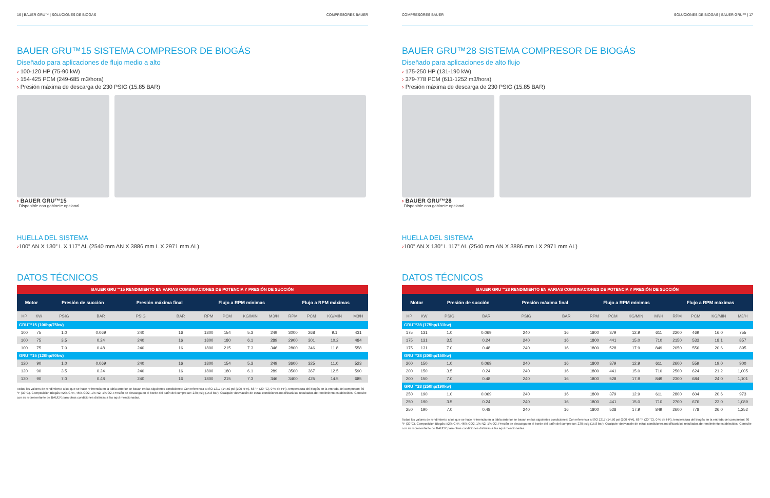16 | BAUER GRU™ | SOLUCIONES DE BIOGÁS COMPRESORES BAUER
BAUER GRU™15 SISTEMA COMPRESOR DE BIOGÁS
Diseñado para aplicaciones de flujo medio a alto
› 100-120 HP (75-90 kW)
› 154-425 PCM (249-685 m3/hora)
› Presión máxima de descarga de 230 PSIG (15.85 BAR)
› BAUER GRU™15
Disponible con gabinete opcional
HUELLA DEL SISTEMA
›100” AN X 130” L X 117” AL (2540 mm AN X 3886 mm L X 2971 mm AL)
DATOS TÉCNICOS
| BAUER GRU™15 RENDIMIENTO EN VARIAS COMBINACIONES DE POTENCIA Y PRESIÓN DE SUCCIÓN | | | | | | | | | | | | | |
| --- | --- | --- | --- | --- | --- | --- | --- | --- | --- | --- | --- | --- | --- |
| Motor | | Presión de succión | | Presión máxima final | | Flujo a RPM mínimas | | | | Flujo a RPM máximas | | | |
| HP | KW | PSIG | BAR | PSIG | BAR | RPM | PCM | KG/MIN | M3/H | RPM | PCM | KG/MIN | M3/H |
| GRU™15 (100hp/75kw) | | | | | | | | | | | | | |
| 100 | 75 | 1.0 | 0.069 | 240 | 16 | 1800 | 154 | 5.3 | 249 | 3000 | 268 | 9.1 | 431 |
| 100 | 75 | 3.5 | 0.24 | 240 | 16 | 1800 | 180 | 6.1 | 289 | 2900 | 301 | 10.2 | 484 |
| 100 | 75 | 7.0 | 0.48 | 240 | 16 | 1800 | 215 | 7.3 | 346 | 2800 | 346 | 11.8 | 558 |
| GRU™15 (120hp/90kw) | | | | | | | | | | | | | |
| 120 | 90 | 1.0 | 0.069 | 240 | 16 | 1800 | 154 | 5.3 | 249 | 3600 | 325 | 11.0 | 523 |
| 120 | 90 | 3.5 | 0.24 | 240 | 16 | 1800 | 180 | 6.1 | 289 | 3500 | 367 | 12.5 | 590 |
| 120 | 90 | 7.0 | 0.48 | 240 | 16 | 1800 | 215 | 7.3 | 346 | 3400 | 425 | 14.5 | 685 |
Todos los valores de rendimiento a los que se hace referencia en la tabla anterior se basan en las siguientes condiciones: Con referencia a ISO 1217 (14,50 psi (100 kPA), 68 °F (20 °C), 0 % de HR), temperatura del biogás en la entrada del compresor: 86 °F (30°C). Composición Biogás: 52% CH4, 46% CO2, 1% N2, 1% O2. Presión de descarga en el borde del patín del compresor: 230 psig (15.8 bar). Cualquier desviación de estas condiciones modificará los resultados de rendimiento establecidos. Consulte con su representante de BAUER para otras condiciones distintas a las aquí mencionadas.
COMPRESORES BAUER SOLUCIONES DE BIOGÁS | BAUER GRU™ | 17
BAUER GRU™28 SISTEMA COMPRESOR DE BIOGÁS
Diseñado para aplicaciones de alto flujo
› 175-250 HP (131-190 kW)
› 379-778 PCM (611-1252 m3/hora)
› Presión máxima de descarga de 230 PSIG (15.85 BAR)
› BAUER GRU™28
Disponible con gabinete opcional
HUELLA DEL SISTEMA
›100” AN X 130” L 117” AL (2540 mm AN X 3886 mm LX 2971 mm AL)
DATOS TÉCNICOS
| BAUER GRU™28 RENDIMIENTO EN VARIAS COMBINACIONES DE POTENCIA Y PRESIÓN DE SUCCIÓN | | | | | | | | | | | | | |
| --- | --- | --- | --- | --- | --- | --- | --- | --- | --- | --- | --- | --- | --- |
| Motor | | Presión de succión | | Presión máxima final | | Flujo a RPM mínimas | | | | Flujo a RPM máximas | | | |
| HP | KW | PSIG | BAR | PSIG | BAR | RPM | PCM | KG/MIN | M³/H | RPM | PCM | KG/MIN | M3/H |
| GRU™28 (175hp/131kw) | | | | | | | | | | | | | |
| 175 | 131 | 1.0 | 0.069 | 240 | 16 | 1800 | 379 | 12.9 | 611 | 2200 | 469 | 16.0 | 755 |
| 175 | 131 | 3.5 | 0.24 | 240 | 16 | 1800 | 441 | 15.0 | 710 | 2150 | 533 | 18.1 | 857 |
| 175 | 131 | 7.0 | 0.48 | 240 | 16 | 1800 | 528 | 17.9 | 849 | 2050 | 556 | 20.6 | 895 |
| GRU™28 (200hp/150kw) | | | | | | | | | | | | | |
| 200 | 150 | 1.0 | 0.069 | 240 | 16 | 1800 | 379 | 12.9 | 611 | 2600 | 559 | 19.0 | 900 |
| 200 | 150 | 3.5 | 0.24 | 240 | 16 | 1800 | 441 | 15.0 | 710 | 2500 | 624 | 21.2 | 1,005 |
| 200 | 150 | 7.0 | 0.48 | 240 | 16 | 1800 | 528 | 17.9 | 849 | 2300 | 684 | 24.0 | 1,101 |
| GRU™28 (250hp/190kw) | | | | | | | | | | | | | |
| 250 | 190 | 1.0 | 0.069 | 240 | 16 | 1800 | 379 | 12.9 | 611 | 2800 | 604 | 20.6 | 973 |
| 250 | 190 | 3.5 | 0.24 | 240 | 16 | 1800 | 441 | 15.0 | 710 | 2700 | 676 | 23.0 | 1,089 |
| 250 | 190 | 7.0 | 0.48 | 240 | 16 | 1800 | 528 | 17.9 | 849 | 2600 | 778 | 26,0 | 1,252 |
Todos los valores de rendimiento a los que se hace referencia en la tabla anterior se basan en las siguientes condiciones: Con referencia a ISO 1217 (14,50 psi (100 kPA), 68 °F (20 °C), 0 % de HR), temperatura del biogás en la entrada del compresor: 86 °F (30°C). Composición Biogás: 52% CH4, 46% CO2, 1% N2, 1% O2. Presión de descarga en el borde del patín del compresor: 230 psig (15.8 bar). Cualquier desviación de estas condiciones modificará los resultados de rendimiento establecidos. Consulte con su representante de BAUER para otras condiciones distintas a las aquí mencionadas.